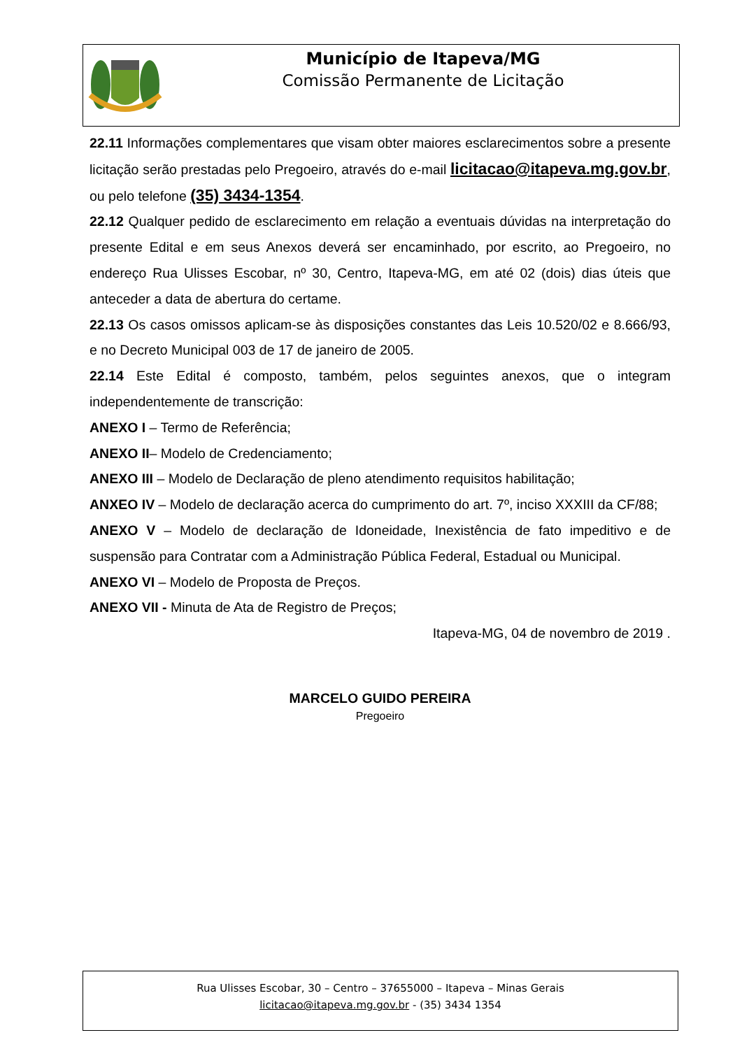Município de Itapeva/MG
Comissão Permanente de Licitação
22.11 Informações complementares que visam obter maiores esclarecimentos sobre a presente licitação serão prestadas pelo Pregoeiro, através do e-mail licitacao@itapeva.mg.gov.br, ou pelo telefone (35) 3434-1354.
22.12 Qualquer pedido de esclarecimento em relação a eventuais dúvidas na interpretação do presente Edital e em seus Anexos deverá ser encaminhado, por escrito, ao Pregoeiro, no endereço Rua Ulisses Escobar, nº 30, Centro, Itapeva-MG, em até 02 (dois) dias úteis que anteceder a data de abertura do certame.
22.13 Os casos omissos aplicam-se às disposições constantes das Leis 10.520/02 e 8.666/93, e no Decreto Municipal 003 de 17 de janeiro de 2005.
22.14 Este Edital é composto, também, pelos seguintes anexos, que o integram independentemente de transcrição:
ANEXO I – Termo de Referência;
ANEXO II– Modelo de Credenciamento;
ANEXO III – Modelo de Declaração de pleno atendimento requisitos habilitação;
ANXEO IV – Modelo de declaração acerca do cumprimento do art. 7º, inciso XXXIII da CF/88;
ANEXO V – Modelo de declaração de Idoneidade, Inexistência de fato impeditivo e de suspensão para Contratar com a Administração Pública Federal, Estadual ou Municipal.
ANEXO VI – Modelo de Proposta de Preços.
ANEXO VII - Minuta de Ata de Registro de Preços;
Itapeva-MG, 04 de novembro de 2019 .
MARCELO GUIDO PEREIRA
Pregoeiro
Rua Ulisses Escobar, 30 – Centro – 37655000 – Itapeva – Minas Gerais
licitacao@itapeva.mg.gov.br - (35) 3434 1354